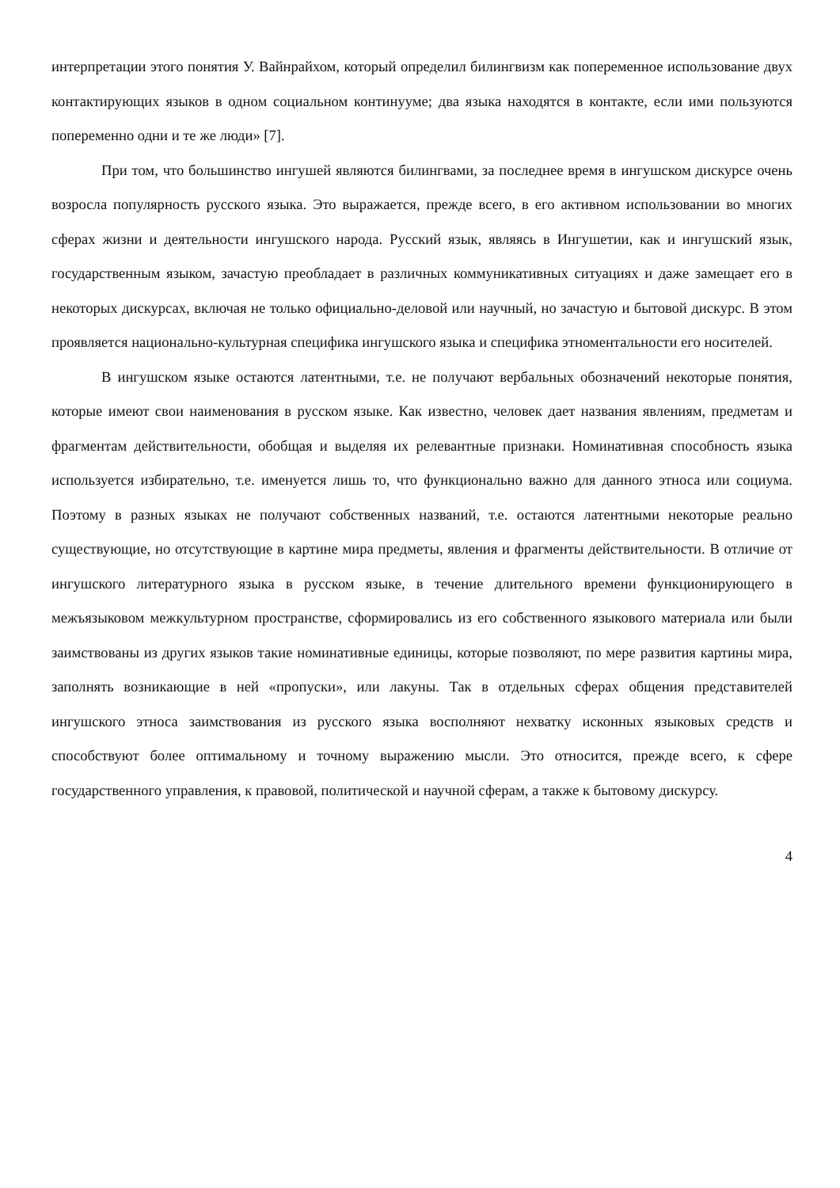интерпретации этого понятия У. Вайнрайхом, который определил билингвизм как попеременное использование двух контактирующих языков в одном социальном континууме; два языка находятся в контакте, если ими пользуются попеременно одни и те же люди» [7].
При том, что большинство ингушей являются билингвами, за последнее время в ингушском дискурсе очень возросла популярность русского языка. Это выражается, прежде всего, в его активном использовании во многих сферах жизни и деятельности ингушского народа. Русский язык, являясь в Ингушетии, как и ингушский язык, государственным языком, зачастую преобладает в различных коммуникативных ситуациях и даже замещает его в некоторых дискурсах, включая не только официально-деловой или научный, но зачастую и бытовой дискурс. В этом проявляется национально-культурная специфика ингушского языка и специфика этноментальности его носителей.
В ингушском языке остаются латентными, т.е. не получают вербальных обозначений некоторые понятия, которые имеют свои наименования в русском языке. Как известно, человек дает названия явлениям, предметам и фрагментам действительности, обобщая и выделяя их релевантные признаки. Номинативная способность языка используется избирательно, т.е. именуется лишь то, что функционально важно для данного этноса или социума. Поэтому в разных языках не получают собственных названий, т.е. остаются латентными некоторые реально существующие, но отсутствующие в картине мира предметы, явления и фрагменты действительности. В отличие от ингушского литературного языка в русском языке, в течение длительного времени функционирующего в межъязыковом межкультурном пространстве, сформировались из его собственного языкового материала или были заимствованы из других языков такие номинативные единицы, которые позволяют, по мере развития картины мира, заполнять возникающие в ней «пропуски», или лакуны. Так в отдельных сферах общения представителей ингушского этноса заимствования из русского языка восполняют нехватку исконных языковых средств и способствуют более оптимальному и точному выражению мысли. Это относится, прежде всего, к сфере государственного управления, к правовой, политической и научной сферам, а также к бытовому дискурсу.
4